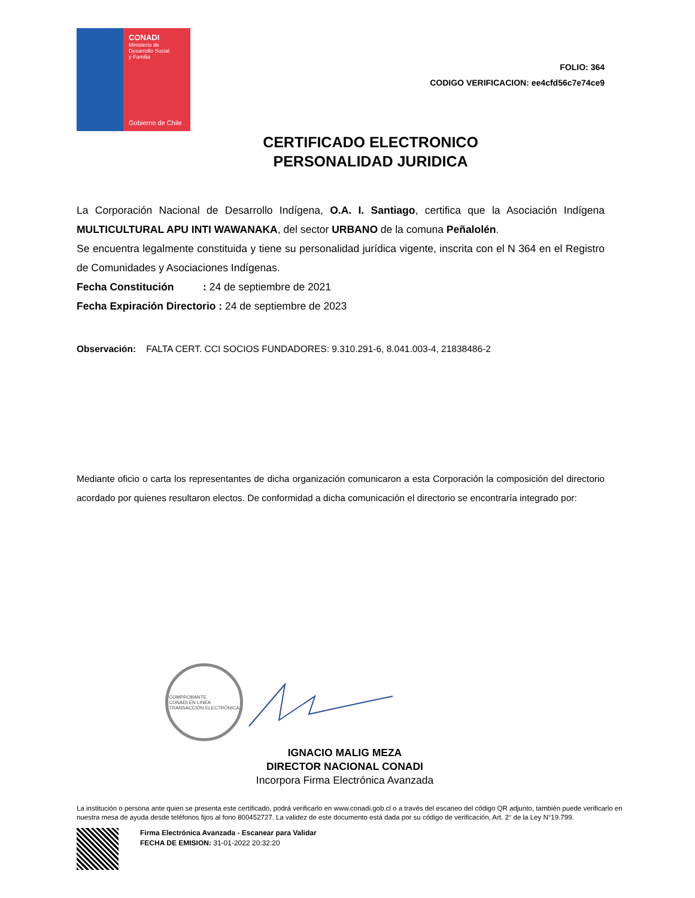CONADI
Ministerio de
Desarrollo Social
y Familia
Gobierno de Chile
FOLIO: 364
CODIGO VERIFICACION: ee4cfd56c7e74ce9
CERTIFICADO ELECTRONICO
PERSONALIDAD JURIDICA
La Corporación Nacional de Desarrollo Indígena, O.A. I. Santiago, certifica que la Asociación Indígena MULTICULTURAL APU INTI WAWANAKA, del sector URBANO de la comuna Peñalolén.
Se encuentra legalmente constituida y tiene su personalidad jurídica vigente, inscrita con el N 364 en el Registro de Comunidades y Asociaciones Indígenas.
Fecha Constitución : 24 de septiembre de 2021
Fecha Expiración Directorio : 24 de septiembre de 2023
Observación: FALTA CERT. CCI SOCIOS FUNDADORES: 9.310.291-6, 8.041.003-4, 21838486-2
Mediante oficio o carta los representantes de dicha organización comunicaron a esta Corporación la composición del directorio acordado por quienes resultaron electos. De conformidad a dicha comunicación el directorio se encontraría integrado por:
COMPROBANTE
CONADI EN LINEA
TRANSACCIÓN ELECTRÓNICA
IGNACIO MALIG MEZA
DIRECTOR NACIONAL CONADI
Incorpora Firma Electrónica Avanzada
La institución o persona ante quien se presenta este certificado, podrá verificarlo en www.conadi.gob.cl o a través del escaneo del código QR adjunto, también puede verificarlo en nuestra mesa de ayuda desde teléfonos fijos al fono 800452727. La validez de este documento está dada por su código de verificación, Art. 2° de la Ley N°19.799.
Firma Electrónica Avanzada - Escanear para Validar
FECHA DE EMISION: 31-01-2022 20:32:20